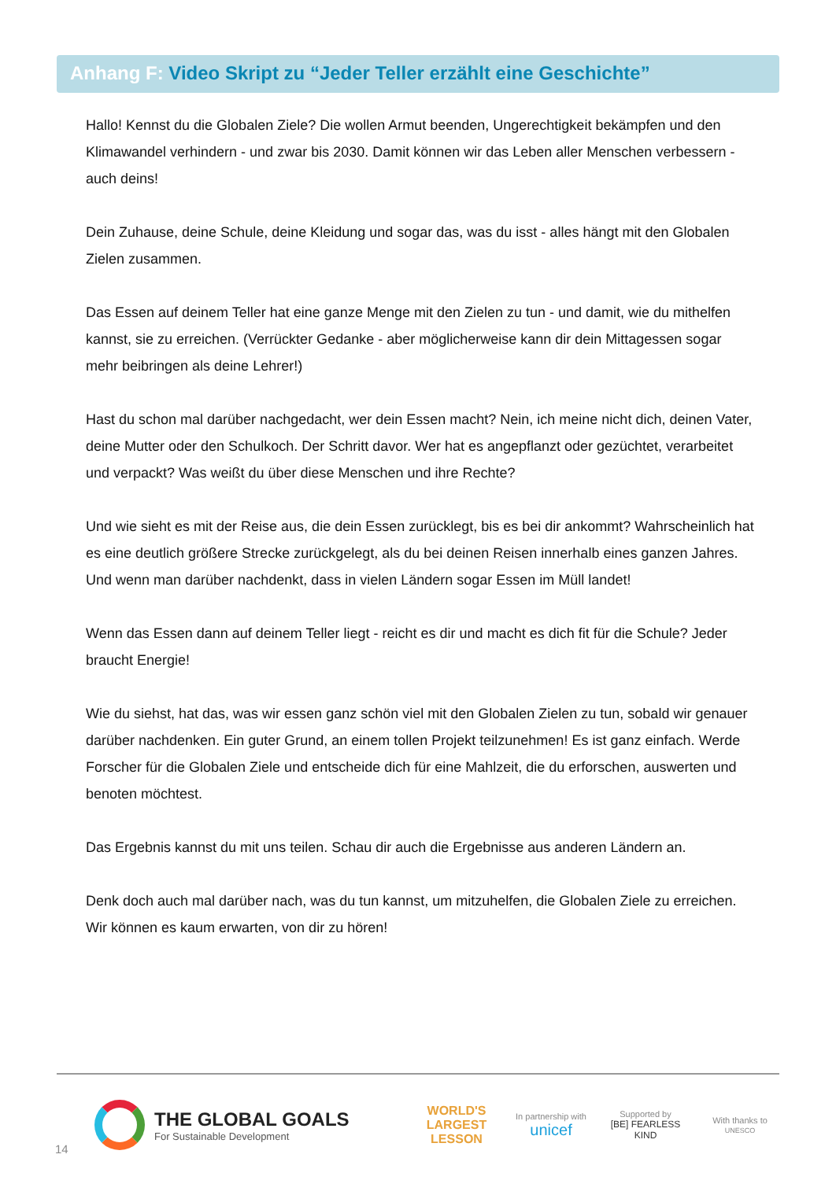Anhang F: Video Skript zu “Jeder Teller erzählt eine Geschichte”
Hallo! Kennst du die Globalen Ziele? Die wollen Armut beenden, Ungerechtigkeit bekämpfen und den Klimawandel verhindern - und zwar bis 2030. Damit können wir das Leben aller Menschen verbessern - auch deins!
Dein Zuhause, deine Schule, deine Kleidung und sogar das, was du isst - alles hängt mit den Globalen Zielen zusammen.
Das Essen auf deinem Teller hat eine ganze Menge mit den Zielen zu tun - und damit, wie du mithelfen kannst, sie zu erreichen. (Verrückter Gedanke - aber möglicherweise kann dir dein Mittagessen sogar mehr beibringen als deine Lehrer!)
Hast du schon mal darüber nachgedacht, wer dein Essen macht? Nein, ich meine nicht dich, deinen Vater, deine Mutter oder den Schulkoch. Der Schritt davor. Wer hat es angepflanzt oder gezüchtet, verarbeitet und verpackt? Was weißt du über diese Menschen und ihre Rechte?
Und wie sieht es mit der Reise aus, die dein Essen zurücklegt, bis es bei dir ankommt? Wahrscheinlich hat es eine deutlich größere Strecke zurückgelegt, als du bei deinen Reisen innerhalb eines ganzen Jahres. Und wenn man darüber nachdenkt, dass in vielen Ländern sogar Essen im Müll landet!
Wenn das Essen dann auf deinem Teller liegt - reicht es dir und macht es dich fit für die Schule? Jeder braucht Energie!
Wie du siehst, hat das, was wir essen ganz schön viel mit den Globalen Zielen zu tun, sobald wir genauer darüber nachdenken. Ein guter Grund, an einem tollen Projekt teilzunehmen! Es ist ganz einfach. Werde Forscher für die Globalen Ziele und entscheide dich für eine Mahlzeit, die du erforschen, auswerten und benoten möchtest.
Das Ergebnis kannst du mit uns teilen. Schau dir auch die Ergebnisse aus anderen Ländern an.
Denk doch auch mal darüber nach, was du tun kannst, um mitzuhelfen, die Globalen Ziele zu erreichen. Wir können es kaum erwarten, von dir zu hören!
14
THE GLOBAL GOALS
For Sustainable Development
WORLD'S LARGEST LESSON
In partnership with
unicef
Supported by
[BE] FEARLESS KIND
With thanks to
UNESCO